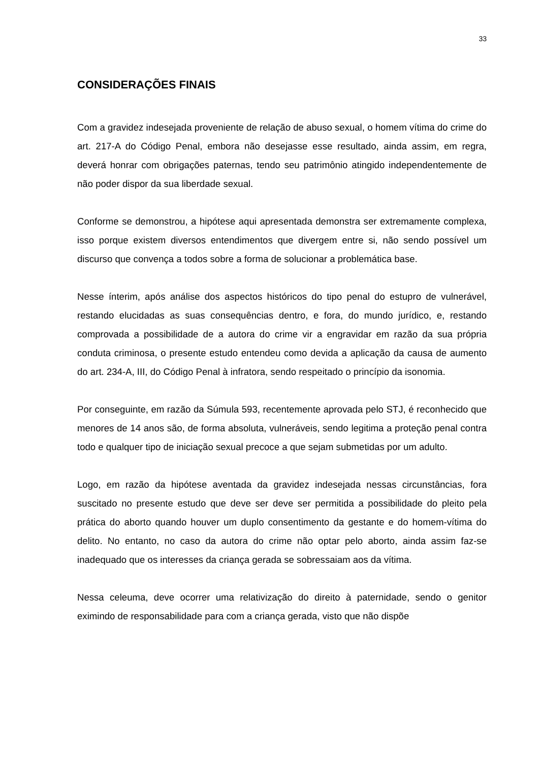33
CONSIDERAÇÕES FINAIS
Com a gravidez indesejada proveniente de relação de abuso sexual, o homem vítima do crime do art. 217-A do Código Penal, embora não desejasse esse resultado, ainda assim, em regra, deverá honrar com obrigações paternas, tendo seu patrimônio atingido independentemente de não poder dispor da sua liberdade sexual.
Conforme se demonstrou, a hipótese aqui apresentada demonstra ser extremamente complexa, isso porque existem diversos entendimentos que divergem entre si, não sendo possível um discurso que convença a todos sobre a forma de solucionar a problemática base.
Nesse ínterim, após análise dos aspectos históricos do tipo penal do estupro de vulnerável, restando elucidadas as suas consequências dentro, e fora, do mundo jurídico, e, restando comprovada a possibilidade de a autora do crime vir a engravidar em razão da sua própria conduta criminosa, o presente estudo entendeu como devida a aplicação da causa de aumento do art. 234-A, III, do Código Penal à infratora, sendo respeitado o princípio da isonomia.
Por conseguinte, em razão da Súmula 593, recentemente aprovada pelo STJ, é reconhecido que menores de 14 anos são, de forma absoluta, vulneráveis, sendo legitima a proteção penal contra todo e qualquer tipo de iniciação sexual precoce a que sejam submetidas por um adulto.
Logo, em razão da hipótese aventada da gravidez indesejada nessas circunstâncias, fora suscitado no presente estudo que deve ser deve ser permitida a possibilidade do pleito pela prática do aborto quando houver um duplo consentimento da gestante e do homem-vítima do delito. No entanto, no caso da autora do crime não optar pelo aborto, ainda assim faz-se inadequado que os interesses da criança gerada se sobressaiam aos da vítima.
Nessa celeuma, deve ocorrer uma relativização do direito à paternidade, sendo o genitor eximindo de responsabilidade para com a criança gerada, visto que não dispõe